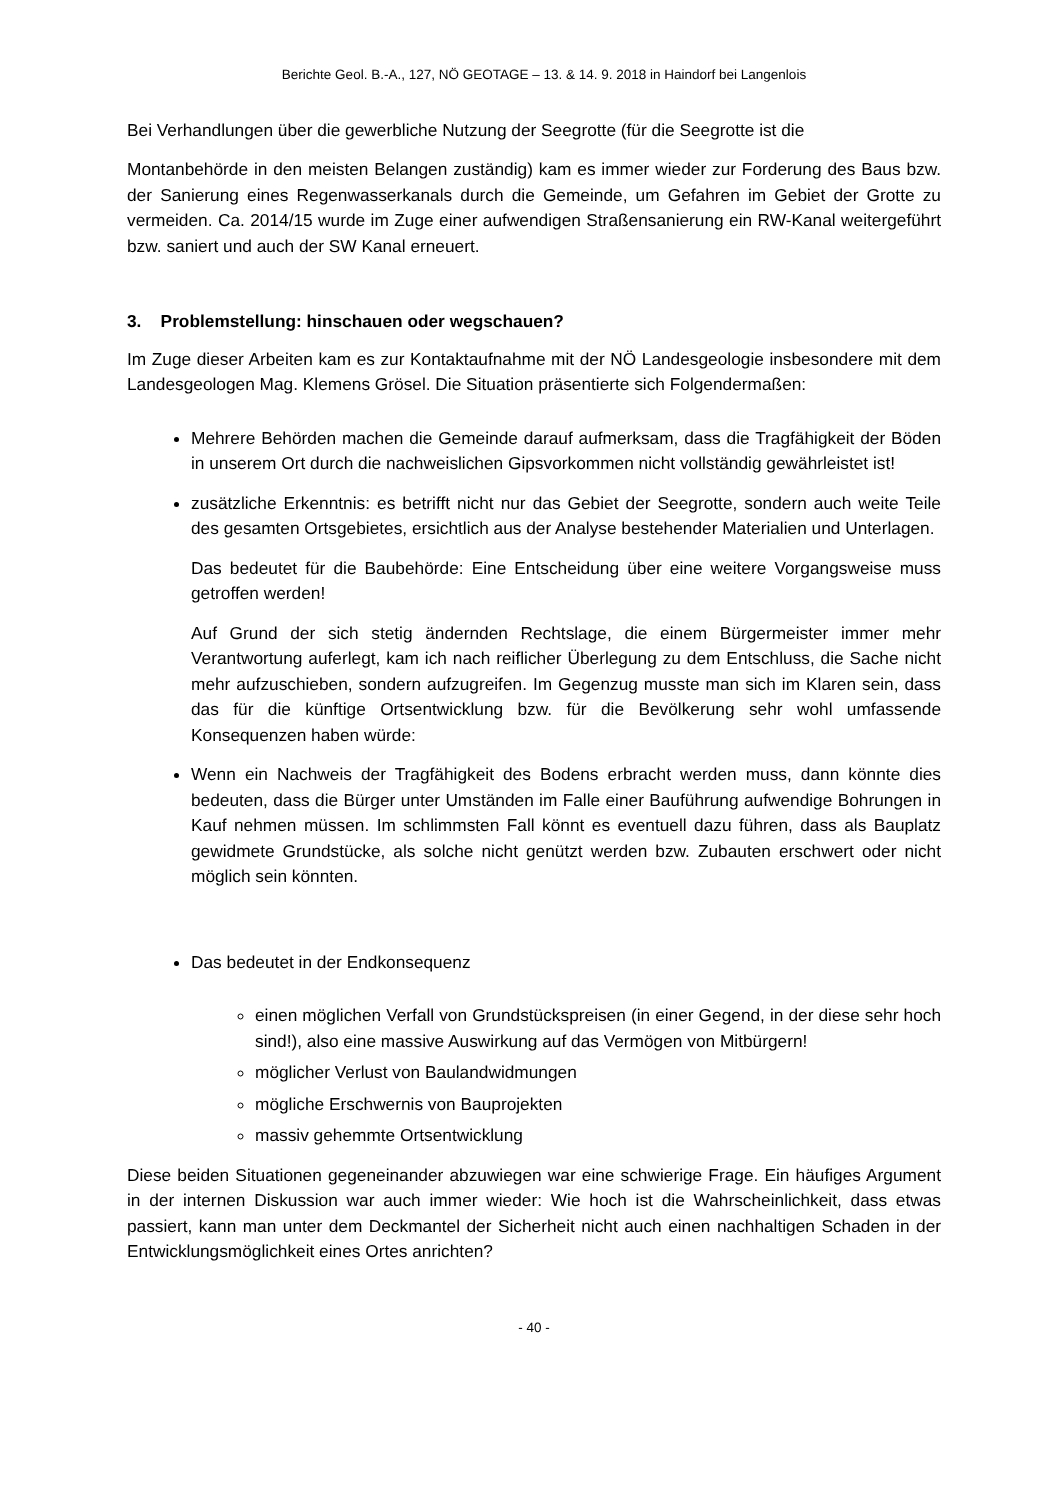Berichte Geol. B.-A., 127, NÖ GEOTAGE – 13. & 14. 9. 2018 in Haindorf bei Langenlois
Bei Verhandlungen über die gewerbliche Nutzung der Seegrotte (für die Seegrotte ist die
Montanbehörde in den meisten Belangen zuständig) kam es immer wieder zur Forderung des Baus bzw. der Sanierung eines Regenwasserkanals durch die Gemeinde, um Gefahren im Gebiet der Grotte zu vermeiden. Ca. 2014/15 wurde im Zuge einer aufwendigen Straßensanierung ein RW-Kanal weitergeführt bzw. saniert und auch der SW Kanal erneuert.
3. Problemstellung: hinschauen oder wegschauen?
Im Zuge dieser Arbeiten kam es zur Kontaktaufnahme mit der NÖ Landesgeologie insbesondere mit dem Landesgeologen Mag. Klemens Grösel. Die Situation präsentierte sich Folgendermaßen:
Mehrere Behörden machen die Gemeinde darauf aufmerksam, dass die Tragfähigkeit der Böden in unserem Ort durch die nachweislichen Gipsvorkommen nicht vollständig gewährleistet ist!
zusätzliche Erkenntnis: es betrifft nicht nur das Gebiet der Seegrotte, sondern auch weite Teile des gesamten Ortsgebietes, ersichtlich aus der Analyse bestehender Materialien und Unterlagen.
Das bedeutet für die Baubehörde: Eine Entscheidung über eine weitere Vorgangsweise muss getroffen werden!
Auf Grund der sich stetig ändernden Rechtslage, die einem Bürgermeister immer mehr Verantwortung auferlegt, kam ich nach reiflicher Überlegung zu dem Entschluss, die Sache nicht mehr aufzuschieben, sondern aufzugreifen. Im Gegenzug musste man sich im Klaren sein, dass das für die künftige Ortsentwicklung bzw. für die Bevölkerung sehr wohl umfassende Konsequenzen haben würde:
Wenn ein Nachweis der Tragfähigkeit des Bodens erbracht werden muss, dann könnte dies bedeuten, dass die Bürger unter Umständen im Falle einer Bauführung aufwendige Bohrungen in Kauf nehmen müssen. Im schlimmsten Fall könnt es eventuell dazu führen, dass als Bauplatz gewidmete Grundstücke, als solche nicht genützt werden bzw. Zubauten erschwert oder nicht möglich sein könnten.
Das bedeutet in der Endkonsequenz
einen möglichen Verfall von Grundstückspreisen (in einer Gegend, in der diese sehr hoch sind!), also eine massive Auswirkung auf das Vermögen von Mitbürgern!
möglicher Verlust von Baulandwidmungen
mögliche Erschwernis von Bauprojekten
massiv gehemmte Ortsentwicklung
Diese beiden Situationen gegeneinander abzuwiegen war eine schwierige Frage. Ein häufiges Argument in der internen Diskussion war auch immer wieder: Wie hoch ist die Wahrscheinlichkeit, dass etwas passiert, kann man unter dem Deckmantel der Sicherheit nicht auch einen nachhaltigen Schaden in der Entwicklungsmöglichkeit eines Ortes anrichten?
- 40 -